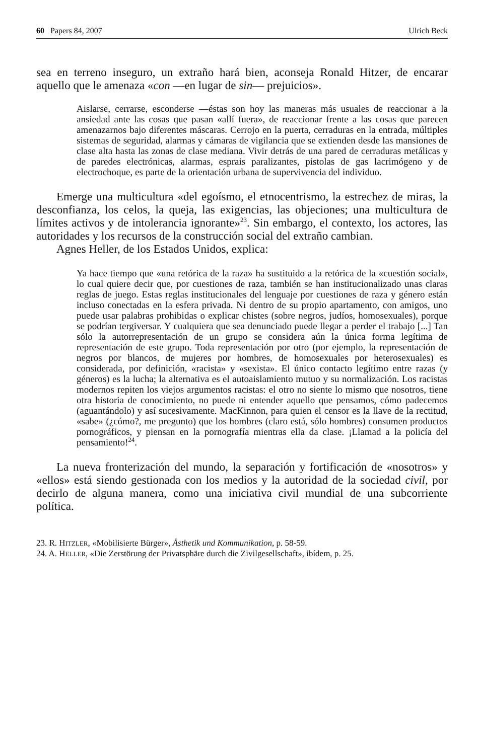60 Papers 84, 2007 Ulrich Beck
sea en terreno inseguro, un extraño hará bien, aconseja Ronald Hitzer, de encarar aquello que le amenaza «con —en lugar de sin— prejuicios».
Aislarse, cerrarse, esconderse —éstas son hoy las maneras más usuales de reaccionar a la ansiedad ante las cosas que pasan «allí fuera», de reaccionar frente a las cosas que parecen amenazarnos bajo diferentes máscaras. Cerrojo en la puerta, cerraduras en la entrada, múltiples sistemas de seguridad, alarmas y cámaras de vigilancia que se extienden desde las mansiones de clase alta hasta las zonas de clase mediana. Vivir detrás de una pared de cerraduras metálicas y de paredes electrónicas, alarmas, esprais paralizantes, pistolas de gas lacrimógeno y de electrochoque, es parte de la orientación urbana de supervivencia del individuo.
Emerge una multicultura «del egoísmo, el etnocentrismo, la estrechez de miras, la desconfianza, los celos, la queja, las exigencias, las objeciones; una multicultura de límites activos y de intolerancia ignorante»<sup>23</sup>. Sin embargo, el contexto, los actores, las autoridades y los recursos de la construcción social del extraño cambian.
Agnes Heller, de los Estados Unidos, explica:
Ya hace tiempo que «una retórica de la raza» ha sustituido a la retórica de la «cuestión social», lo cual quiere decir que, por cuestiones de raza, también se han institucionalizado unas claras reglas de juego. Estas reglas institucionales del lenguaje por cuestiones de raza y género están incluso conectadas en la esfera privada. Ni dentro de su propio apartamento, con amigos, uno puede usar palabras prohibidas o explicar chistes (sobre negros, judíos, homosexuales), porque se podrían tergiversar. Y cualquiera que sea denunciado puede llegar a perder el trabajo [...] Tan sólo la autorrepresentación de un grupo se considera aún la única forma legítima de representación de este grupo. Toda representación por otro (por ejemplo, la representación de negros por blancos, de mujeres por hombres, de homosexuales por heterosexuales) es considerada, por definición, «racista» y «sexista». El único contacto legítimo entre razas (y géneros) es la lucha; la alternativa es el autoaislamiento mutuo y su normalización. Los racistas modernos repiten los viejos argumentos racistas: el otro no siente lo mismo que nosotros, tiene otra historia de conocimiento, no puede ni entender aquello que pensamos, cómo padecemos (aguantándolo) y así sucesivamente. MacKinnon, para quien el censor es la llave de la rectitud, «sabe» (¿cómo?, me pregunto) que los hombres (claro está, sólo hombres) consumen productos pornográficos, y piensan en la pornografía mientras ella da clase. ¡Llamad a la policía del pensamiento!<sup>24</sup>.
La nueva fronterización del mundo, la separación y fortificación de «nosotros» y «ellos» está siendo gestionada con los medios y la autoridad de la sociedad civil, por decirlo de alguna manera, como una iniciativa civil mundial de una subcorriente política.
23. R. HITZLER, «Mobilisierte Bürger», Ästhetik und Kommunikation, p. 58-59.
24. A. HELLER, «Die Zerstörung der Privatsphäre durch die Zivilgesellschaft», ibídem, p. 25.